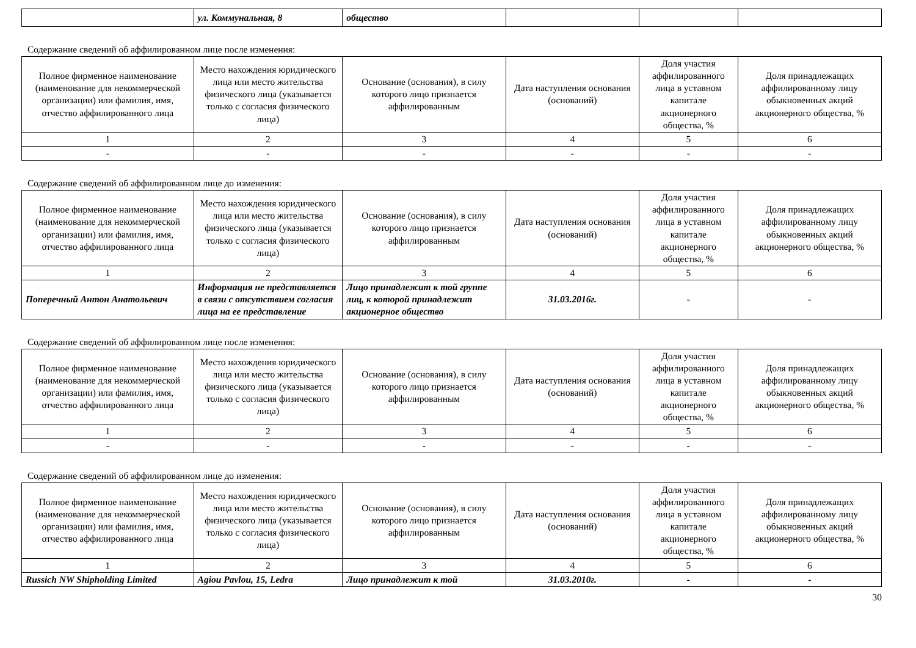| | ул. Коммунальная, 8 | общество | | | |
Содержание сведений об аффилированном лице после изменения:
| Полное фирменное наименование (наименование для некоммерческой организации) или фамилия, имя, отчество аффилированного лица | Место нахождения юридического лица или место жительства физического лица (указывается только с согласия физического лица) | Основание (основания), в силу которого лицо признается аффилированным | Дата наступления основания (оснований) | Доля участия аффилированного лица в уставном капитале акционерного общества, % | Доля принадлежащих аффилированному лицу обыкновенных акций акционерного общества, % |
| --- | --- | --- | --- | --- | --- |
| 1 | 2 | 3 | 4 | 5 | 6 |
| - | - | - | - | - | - |
Содержание сведений об аффилированном лице до изменения:
| Полное фирменное наименование (наименование для некоммерческой организации) или фамилия, имя, отчество аффилированного лица | Место нахождения юридического лица или место жительства физического лица (указывается только с согласия физического лица) | Основание (основания), в силу которого лицо признается аффилированным | Дата наступления основания (оснований) | Доля участия аффилированного лица в уставном капитале акционерного общества, % | Доля принадлежащих аффилированному лицу обыкновенных акций акционерного общества, % |
| --- | --- | --- | --- | --- | --- |
| 1 | 2 | 3 | 4 | 5 | 6 |
| Поперечный Антон Анатольевич | Информация не представляется в связи с отсутствием согласия лица на ее представление | Лицо принадлежит к той группе лиц, к которой принадлежит акционерное общество | 31.03.2016г. | - | - |
Содержание сведений об аффилированном лице после изменения:
| Полное фирменное наименование (наименование для некоммерческой организации) или фамилия, имя, отчество аффилированного лица | Место нахождения юридического лица или место жительства физического лица (указывается только с согласия физического лица) | Основание (основания), в силу которого лицо признается аффилированным | Дата наступления основания (оснований) | Доля участия аффилированного лица в уставном капитале акционерного общества, % | Доля принадлежащих аффилированному лицу обыкновенных акций акционерного общества, % |
| --- | --- | --- | --- | --- | --- |
| 1 | 2 | 3 | 4 | 5 | 6 |
| - | - | - | - | - | - |
Содержание сведений об аффилированном лице до изменения:
| Полное фирменное наименование (наименование для некоммерческой организации) или фамилия, имя, отчество аффилированного лица | Место нахождения юридического лица или место жительства физического лица (указывается только с согласия физического лица) | Основание (основания), в силу которого лицо признается аффилированным | Дата наступления основания (оснований) | Доля участия аффилированного лица в уставном капитале акционерного общества, % | Доля принадлежащих аффилированному лицу обыкновенных акций акционерного общества, % |
| --- | --- | --- | --- | --- | --- |
| 1 | 2 | 3 | 4 | 5 | 6 |
| Russich NW Shipholding Limited | Agiou Pavlou, 15, Ledra | Лицо принадлежит к той | 31.03.2010г. | - | - |
30